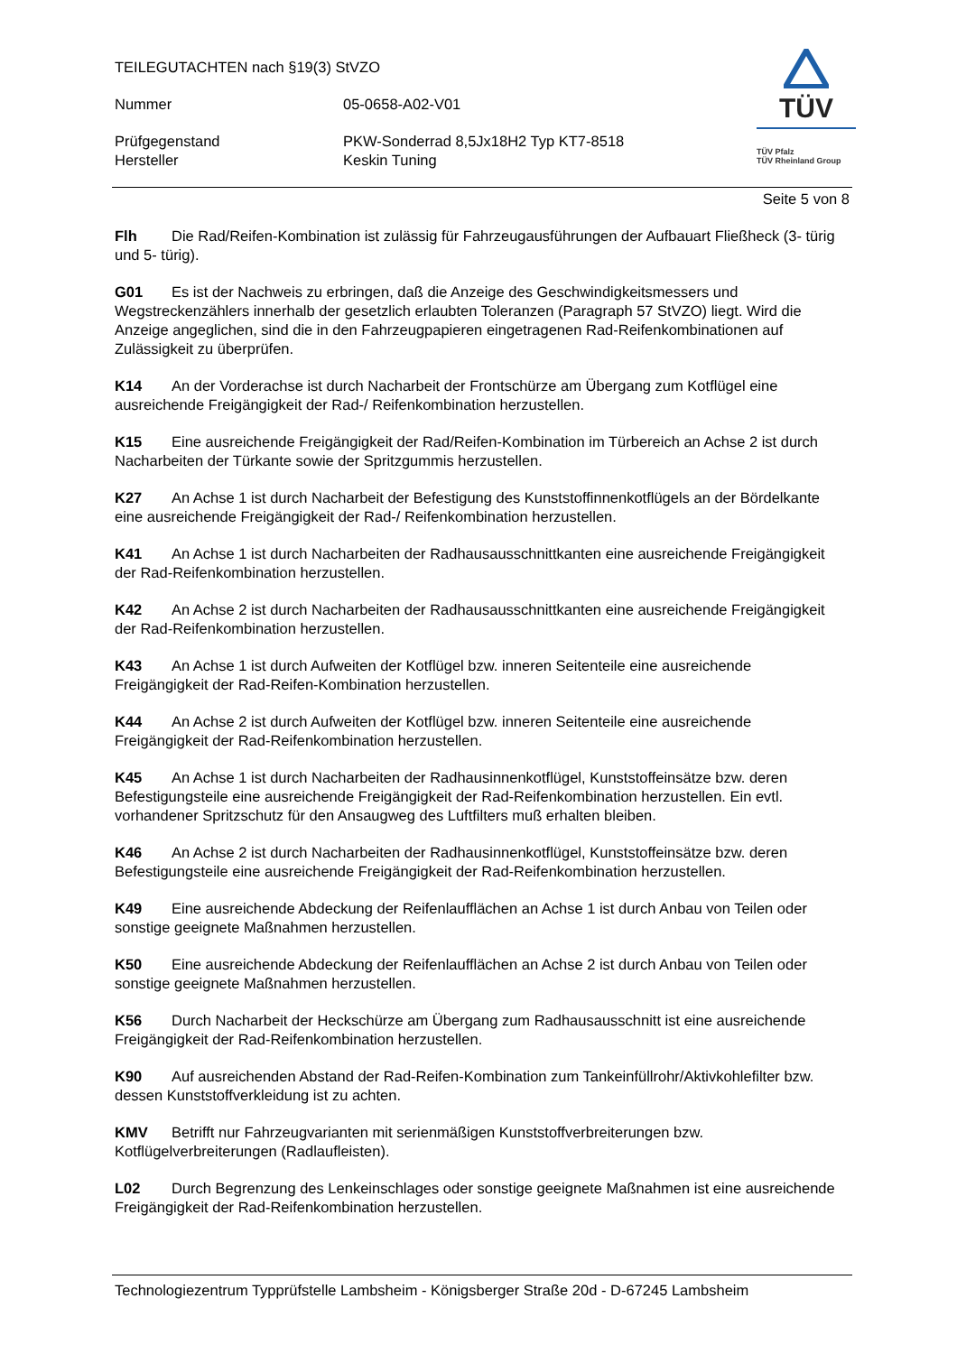TEILEGUTACHTEN nach §19(3) StVZO
Nummer 05-0658-A02-V01
Prüfgegenstand
Hersteller
PKW-Sonderrad 8,5Jx18H2 Typ KT7-8518
Keskin Tuning
TÜV
TÜV Pfalz
TÜV Rheinland Group
Seite 5 von 8
Flh Die Rad/Reifen-Kombination ist zulässig für Fahrzeugausführungen der Aufbauart Fließheck (3- türig und 5- türig).
G01 Es ist der Nachweis zu erbringen, daß die Anzeige des Geschwindigkeitsmessers und Wegstreckenzählers innerhalb der gesetzlich erlaubten Toleranzen (Paragraph 57 StVZO) liegt. Wird die Anzeige angeglichen, sind die in den Fahrzeugpapieren eingetragenen Rad-Reifenkombinationen auf Zulässigkeit zu überprüfen.
K14 An der Vorderachse ist durch Nacharbeit der Frontschürze am Übergang zum Kotflügel eine ausreichende Freigängigkeit der Rad-/ Reifenkombination herzustellen.
K15 Eine ausreichende Freigängigkeit der Rad/Reifen-Kombination im Türbereich an Achse 2 ist durch Nacharbeiten der Türkante sowie der Spritzgummis herzustellen.
K27 An Achse 1 ist durch Nacharbeit der Befestigung des Kunststoffinnenkotflügels an der Bördelkante eine ausreichende Freigängigkeit der Rad-/ Reifenkombination herzustellen.
K41 An Achse 1 ist durch Nacharbeiten der Radhausausschnittkanten eine ausreichende Freigängigkeit der Rad-Reifenkombination herzustellen.
K42 An Achse 2 ist durch Nacharbeiten der Radhausausschnittkanten eine ausreichende Freigängigkeit der Rad-Reifenkombination herzustellen.
K43 An Achse 1 ist durch Aufweiten der Kotflügel bzw. inneren Seitenteile eine ausreichende Freigängigkeit der Rad-Reifen-Kombination herzustellen.
K44 An Achse 2 ist durch Aufweiten der Kotflügel bzw. inneren Seitenteile eine ausreichende Freigängigkeit der Rad-Reifenkombination herzustellen.
K45 An Achse 1 ist durch Nacharbeiten der Radhausinnenkotflügel, Kunststoffeinsätze bzw. deren Befestigungsteile eine ausreichende Freigängigkeit der Rad-Reifenkombination herzustellen. Ein evtl. vorhandener Spritzschutz für den Ansaugweg des Luftfilters muß erhalten bleiben.
K46 An Achse 2 ist durch Nacharbeiten der Radhausinnenkotflügel, Kunststoffeinsätze bzw. deren Befestigungsteile eine ausreichende Freigängigkeit der Rad-Reifenkombination herzustellen.
K49 Eine ausreichende Abdeckung der Reifenlaufflächen an Achse 1 ist durch Anbau von Teilen oder sonstige geeignete Maßnahmen herzustellen.
K50 Eine ausreichende Abdeckung der Reifenlaufflächen an Achse 2 ist durch Anbau von Teilen oder sonstige geeignete Maßnahmen herzustellen.
K56 Durch Nacharbeit der Heckschürze am Übergang zum Radhausausschnitt ist eine ausreichende Freigängigkeit der Rad-Reifenkombination herzustellen.
K90 Auf ausreichenden Abstand der Rad-Reifen-Kombination zum Tankeinfüllrohr/Aktivkohlefilter bzw. dessen Kunststoffverkleidung ist zu achten.
KMV Betrifft nur Fahrzeugvarianten mit serienmäßigen Kunststoffverbreiterungen bzw. Kotflügelverbreiterungen (Radlaufleisten).
L02 Durch Begrenzung des Lenkeinschlages oder sonstige geeignete Maßnahmen ist eine ausreichende Freigängigkeit der Rad-Reifenkombination herzustellen.
Technologiezentrum Typprüfstelle Lambsheim - Königsberger Straße 20d - D-67245 Lambsheim